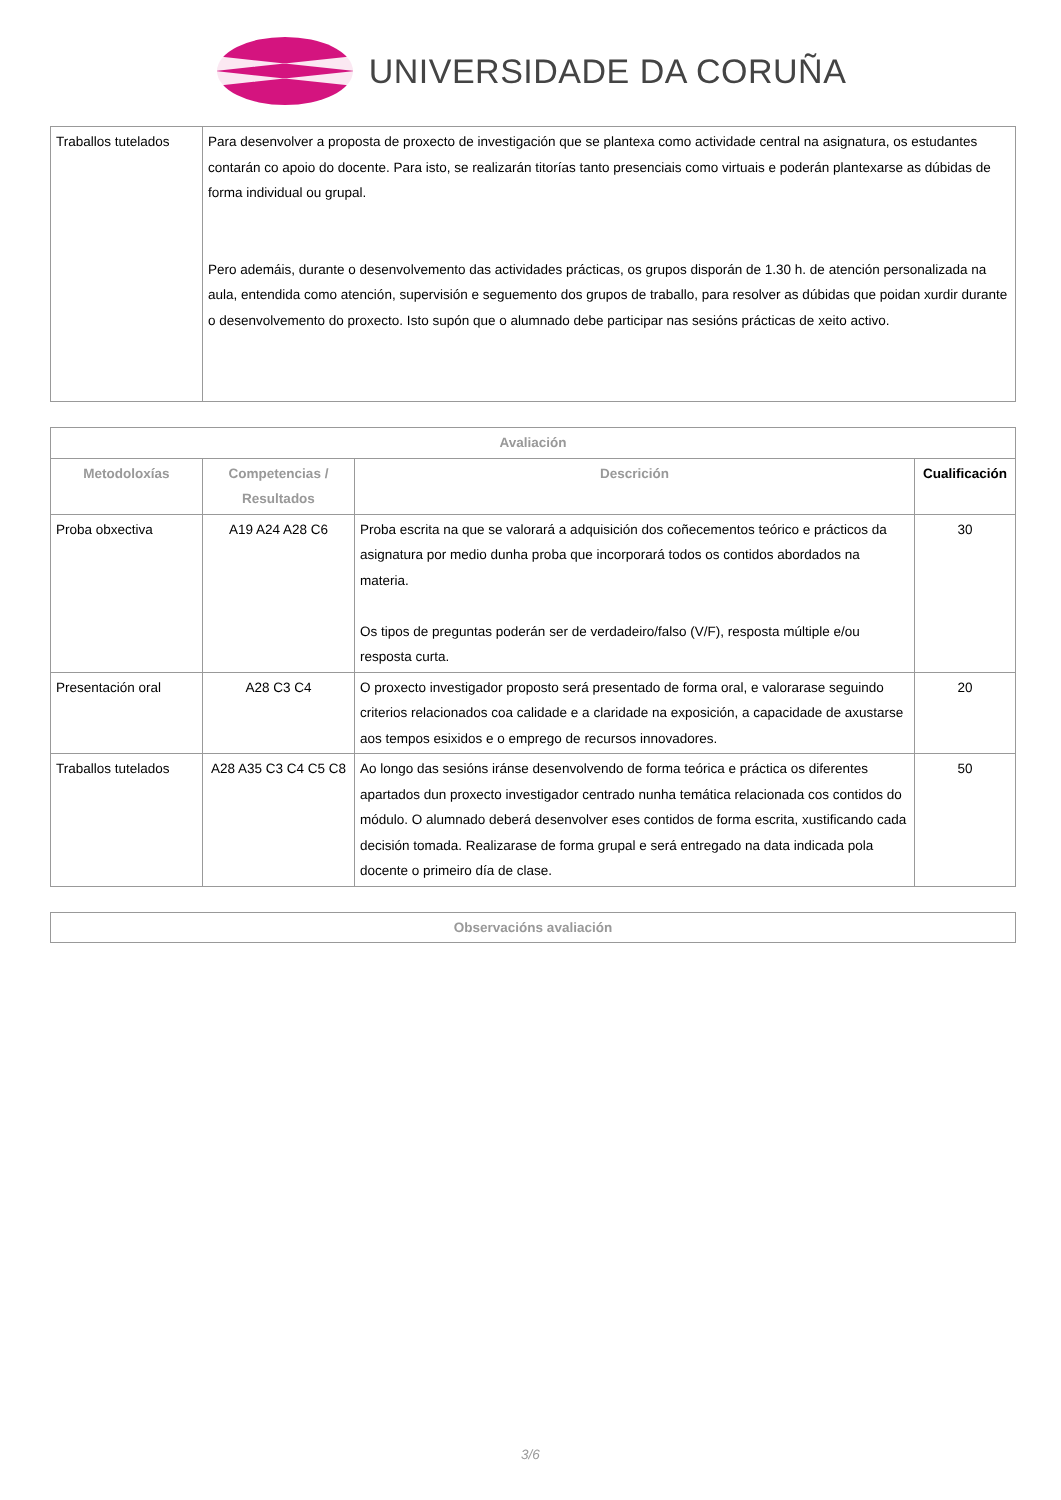UNIVERSIDADE DA CORUÑA
| Traballos tutelados | Para desenvolver a proposta de proxecto de investigación que se plantexa como actividade central na asignatura, os estudantes contarán co apoio do docente. Para isto, se realizarán titorías tanto presenciais como virtuais e poderán plantexarse as dúbidas de forma individual ou grupal. Pero ademáis, durante o desenvolvemento das actividades prácticas, os grupos disporán de 1.30 h. de atención personalizada na aula, entendida como atención, supervisión e seguemento dos grupos de traballo, para resolver as dúbidas que poidan xurdir durante o desenvolvemento do proxecto. Isto supón que o alumnado debe participar nas sesións prácticas de xeito activo. |
| Avaliación | | | |
| --- | --- | --- | --- |
| Metodoloxías | Competencias / Resultados | Descrición | Cualificación |
| Proba obxectiva | A19 A24 A28 C6 | Proba escrita na que se valorará a adquisición dos coñecementos teórico e prácticos da asignatura por medio dunha proba que incorporará todos os contidos abordados na materia. Os tipos de preguntas poderán ser de verdadeiro/falso (V/F), resposta múltiple e/ou resposta curta. | 30 |
| Presentación oral | A28 C3 C4 | O proxecto investigador proposto será presentado de forma oral, e valorarase seguindo criterios relacionados coa calidade e a claridade na exposición, a capacidade de axustarse aos tempos esixidos e o emprego de recursos innovadores. | 20 |
| Traballos tutelados | A28 A35 C3 C4 C5 C8 | Ao longo das sesións iránse desenvolvendo de forma teórica e práctica os diferentes apartados dun proxecto investigador centrado nunha temática relacionada cos contidos do módulo. O alumnado deberá desenvolver eses contidos de forma escrita, xustificando cada decisión tomada. Realizarase de forma grupal e será entregado na data indicada pola docente o primeiro día de clase. | 50 |
| Observacións avaliación |
| --- |
3/6